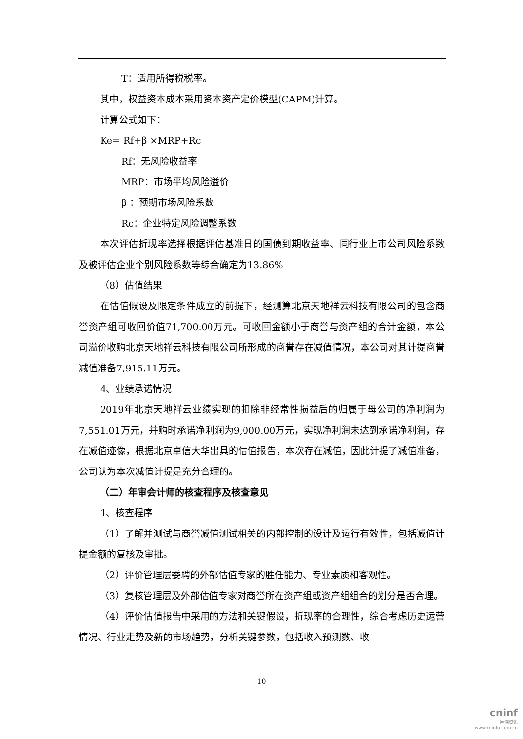T：适用所得税税率。
其中，权益资本成本采用资本资产定价模型(CAPM)计算。
计算公式如下：
Ke= Rf+β ×MRP+Rc
Rf：无风险收益率
MRP：市场平均风险溢价
β ：预期市场风险系数
Rc：企业特定风险调整系数
本次评估折现率选择根据评估基准日的国债到期收益率、同行业上市公司风险系数及被评估企业个别风险系数等综合确定为13.86%
（8）估值结果
在估值假设及限定条件成立的前提下，经测算北京天地祥云科技有限公司的包含商誉资产组可收回价值71,700.00万元。可收回金额小于商誉与资产组的合计金额，本公司溢价收购北京天地祥云科技有限公司所形成的商誉存在减值情况，本公司对其计提商誉减值准备7,915.11万元。
4、业绩承诺情况
2019年北京天地祥云业绩实现的扣除非经常性损益后的归属于母公司的净利润为7,551.01万元，并购时承诺净利润为9,000.00万元，实现净利润未达到承诺净利润，存在减值迹像，根据北京卓信大华出具的估值报告，本次存在减值，因此计提了减值准备，公司认为本次减值计提是充分合理的。
（二）年审会计师的核查程序及核查意见
1、核查程序
（1）了解并测试与商誉减值测试相关的内部控制的设计及运行有效性，包括减值计提金额的复核及审批。
（2）评价管理层委聘的外部估值专家的胜任能力、专业素质和客观性。
（3）复核管理层及外部估值专家对商誉所在资产组或资产组组合的划分是否合理。
（4）评价估值报告中采用的方法和关键假设，折现率的合理性，综合考虑历史运营情况、行业走势及新的市场趋势，分析关键参数，包括收入预测数、收
10
cninf
巨潮资讯
www.cninfo.com.cn